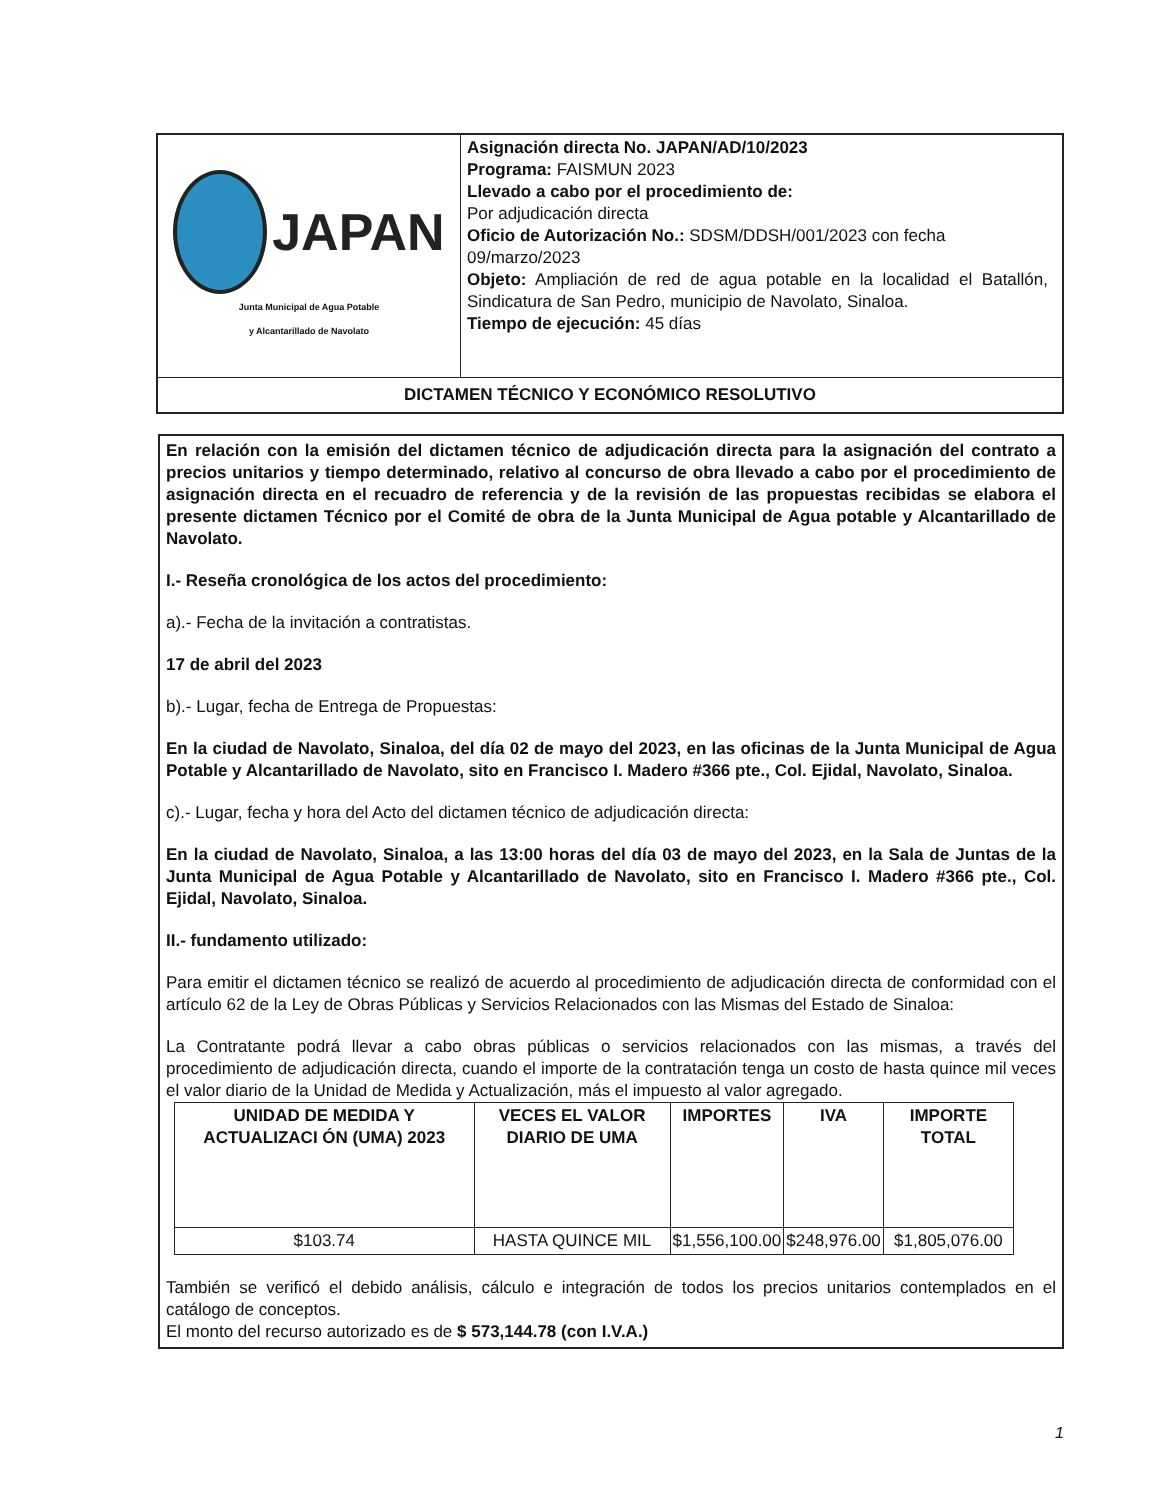| JAPAN Junta Municipal de Agua Potable y Alcantarillado de Navolato | Asignación directa No. JAPAN/AD/10/2023 Programa: FAISMUN 2023 Llevado a cabo por el procedimiento de: Por adjudicación directa Oficio de Autorización No.: SDSM/DDSH/001/2023 con fecha 09/marzo/2023 Objeto: Ampliación de red de agua potable en la localidad el Batallón, Sindicatura de San Pedro, municipio de Navolato, Sinaloa. Tiempo de ejecución: 45 días |
| DICTAMEN TÉCNICO Y ECONÓMICO RESOLUTIVO | |
En relación con la emisión del dictamen técnico de adjudicación directa para la asignación del contrato a precios unitarios y tiempo determinado, relativo al concurso de obra llevado a cabo por el procedimiento de asignación directa en el recuadro de referencia y de la revisión de las propuestas recibidas se elabora el presente dictamen Técnico por el Comité de obra de la Junta Municipal de Agua potable y Alcantarillado de Navolato.
I.- Reseña cronológica de los actos del procedimiento:
a).- Fecha de la invitación a contratistas.
17 de abril del 2023
b).- Lugar, fecha de Entrega de Propuestas:
En la ciudad de Navolato, Sinaloa, del día 02 de mayo del 2023, en las oficinas de la Junta Municipal de Agua Potable y Alcantarillado de Navolato, sito en Francisco I. Madero #366 pte., Col. Ejidal, Navolato, Sinaloa.
c).- Lugar, fecha y hora del Acto del dictamen técnico de adjudicación directa:
En la ciudad de Navolato, Sinaloa, a las 13:00 horas del día 03 de mayo del 2023, en la Sala de Juntas de la Junta Municipal de Agua Potable y Alcantarillado de Navolato, sito en Francisco I. Madero #366 pte., Col. Ejidal, Navolato, Sinaloa.
II.- fundamento utilizado:
Para emitir el dictamen técnico se realizó de acuerdo al procedimiento de adjudicación directa de conformidad con el artículo 62 de la Ley de Obras Públicas y Servicios Relacionados con las Mismas del Estado de Sinaloa:
La Contratante podrá llevar a cabo obras públicas o servicios relacionados con las mismas, a través del procedimiento de adjudicación directa, cuando el importe de la contratación tenga un costo de hasta quince mil veces el valor diario de la Unidad de Medida y Actualización, más el impuesto al valor agregado.
| UNIDAD DE MEDIDA Y ACTUALIZACI ÓN (UMA) 2023 | VECES EL VALOR DIARIO DE UMA | IMPORTES | IVA | IMPORTE TOTAL |
| --- | --- | --- | --- | --- |
| $103.74 | HASTA QUINCE MIL | $1,556,100.00 | $248,976.00 | $1,805,076.00 |
También se verificó el debido análisis, cálculo e integración de todos los precios unitarios contemplados en el catálogo de conceptos.
El monto del recurso autorizado es de $ 573,144.78 (con I.V.A.)
1